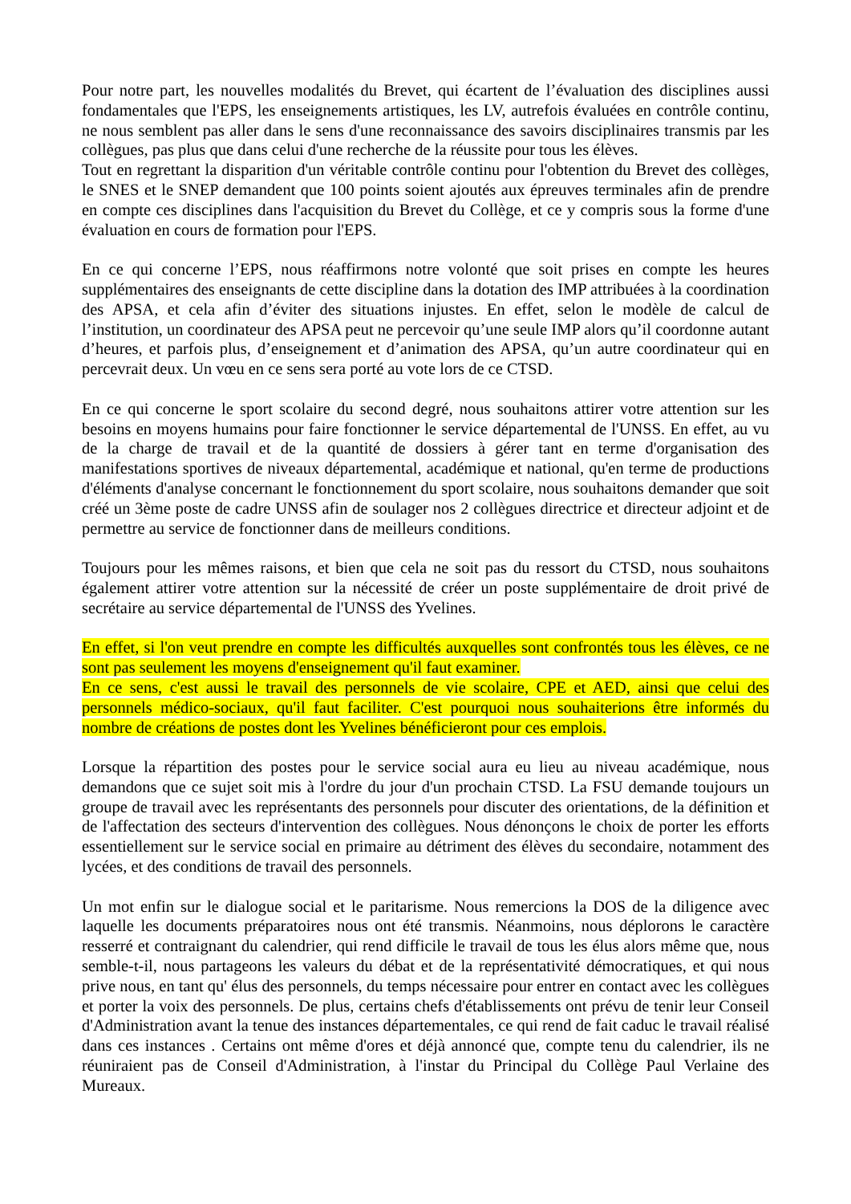Pour notre part, les nouvelles modalités du Brevet, qui écartent de l’évaluation des disciplines aussi fondamentales que l'EPS, les enseignements artistiques, les LV, autrefois évaluées en contrôle continu, ne nous semblent pas aller dans le sens d'une reconnaissance des savoirs disciplinaires transmis par les collègues, pas plus que dans celui d'une recherche de la réussite pour tous les élèves.
Tout en regrettant la disparition d'un véritable contrôle continu pour l'obtention du Brevet des collèges, le SNES et le SNEP demandent que 100 points soient ajoutés aux épreuves terminales afin de prendre en compte ces disciplines dans l'acquisition du Brevet du Collège, et ce y compris sous la forme d'une évaluation en cours de formation pour l'EPS.
En ce qui concerne l’EPS, nous réaffirmons notre volonté que soit prises en compte les heures supplémentaires des enseignants de cette discipline dans la dotation des IMP attribuées à la coordination des APSA, et cela afin d’éviter des situations injustes. En effet, selon le modèle de calcul de l’institution, un coordinateur des APSA peut ne percevoir qu’une seule IMP alors qu’il coordonne autant d’heures, et parfois plus, d’enseignement et d’animation des APSA, qu’un autre coordinateur qui en percevrait deux. Un vœu en ce sens sera porté au vote lors de ce CTSD.
En ce qui concerne le sport scolaire du second degré, nous souhaitons attirer votre attention sur les besoins en moyens humains pour faire fonctionner le service départemental de l'UNSS. En effet, au vu de la charge de travail et de la quantité de dossiers à gérer tant en terme d'organisation des manifestations sportives de niveaux départemental, académique et national, qu'en terme de productions d'éléments d'analyse concernant le fonctionnement du sport scolaire, nous souhaitons demander que soit créé un 3ème poste de cadre UNSS afin de soulager nos 2 collègues directrice et directeur adjoint et de permettre au service de fonctionner dans de meilleurs conditions.
Toujours pour les mêmes raisons, et bien que cela ne soit pas du ressort du CTSD, nous souhaitons également attirer votre attention sur la nécessité de créer un poste supplémentaire de droit privé de secrétaire au service départemental de l'UNSS des Yvelines.
En effet, si l'on veut prendre en compte les difficultés auxquelles sont confrontés tous les élèves, ce ne sont pas seulement les moyens d'enseignement qu'il faut examiner.
En ce sens, c'est aussi le travail des personnels de vie scolaire, CPE et AED, ainsi que celui des personnels médico-sociaux, qu'il faut faciliter. C'est pourquoi nous souhaiterions être informés du nombre de créations de postes dont les Yvelines bénéficieront pour ces emplois.
Lorsque la répartition des postes pour le service social aura eu lieu au niveau académique, nous demandons que ce sujet soit mis à l'ordre du jour d'un prochain CTSD. La FSU demande toujours un groupe de travail avec les représentants des personnels pour discuter des orientations, de la définition et de l'affectation des secteurs d'intervention des collègues. Nous dénonçons le choix de porter les efforts essentiellement sur le service social en primaire au détriment des élèves du secondaire, notamment des lycées, et des conditions de travail des personnels.
Un mot enfin sur le dialogue social et le paritarisme. Nous remercions la DOS de la diligence avec laquelle les documents préparatoires nous ont été transmis. Néanmoins, nous déplorons le caractère resserré et contraignant du calendrier, qui rend difficile le travail de tous les élus alors même que, nous semble-t-il, nous partageons les valeurs du débat et de la représentativité démocratiques, et qui nous prive nous, en tant qu' élus des personnels, du temps nécessaire pour entrer en contact avec les collègues et porter la voix des personnels. De plus, certains chefs d'établissements ont prévu de tenir leur Conseil d'Administration avant la tenue des instances départementales, ce qui rend de fait caduc le travail réalisé dans ces instances . Certains ont même d'ores et déjà annoncé que, compte tenu du calendrier, ils ne réuniraient pas de Conseil d'Administration, à l'instar du Principal du Collège Paul Verlaine des Mureaux.